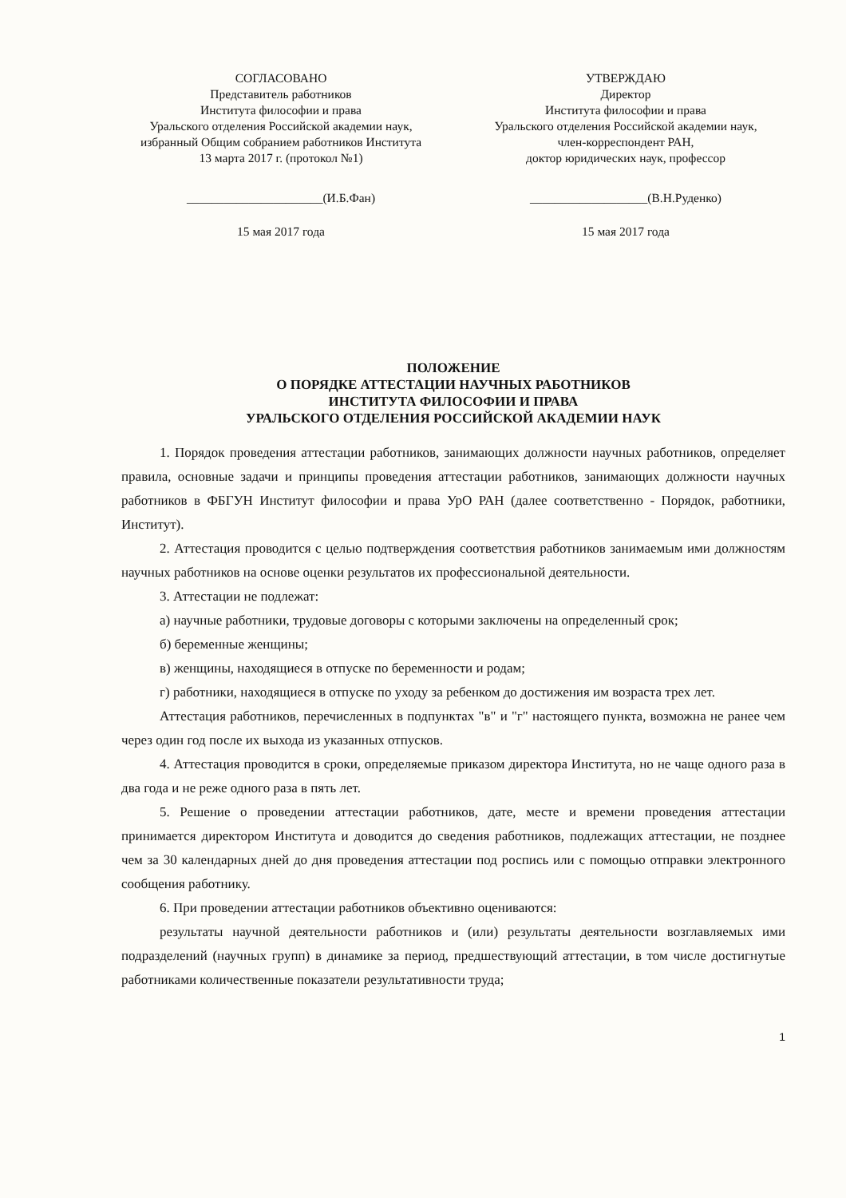СОГЛАСОВАНО
Представитель работников
Института философии и права
Уральского отделения Российской академии наук,
избранный Общим собранием работников Института
13 марта 2017 г. (протокол №1)
______________________(И.Б.Фан)
15 мая 2017 года
УТВЕРЖДАЮ
Директор
Института философии и права
Уральского отделения Российской академии наук,
член-корреспондент РАН,
доктор юридических наук, профессор
___________________(В.Н.Руденко)
15 мая 2017 года
ПОЛОЖЕНИЕ
О ПОРЯДКЕ АТТЕСТАЦИИ НАУЧНЫХ РАБОТНИКОВ
ИНСТИТУТА ФИЛОСОФИИ И ПРАВА
УРАЛЬСКОГО ОТДЕЛЕНИЯ РОССИЙСКОЙ АКАДЕМИИ НАУК
1. Порядок проведения аттестации работников, занимающих должности научных работников, определяет правила, основные задачи и принципы проведения аттестации работников, занимающих должности научных работников в ФБГУН Институт философии и права УрО РАН (далее соответственно - Порядок, работники, Институт).
2. Аттестация проводится с целью подтверждения соответствия работников занимаемым ими должностям научных работников на основе оценки результатов их профессиональной деятельности.
3. Аттестации не подлежат:
а) научные работники, трудовые договоры с которыми заключены на определенный срок;
б) беременные женщины;
в) женщины, находящиеся в отпуске по беременности и родам;
г) работники, находящиеся в отпуске по уходу за ребенком до достижения им возраста трех лет.
Аттестация работников, перечисленных в подпунктах "в" и "г" настоящего пункта, возможна не ранее чем через один год после их выхода из указанных отпусков.
4. Аттестация проводится в сроки, определяемые приказом директора Института, но не чаще одного раза в два года и не реже одного раза в пять лет.
5. Решение о проведении аттестации работников, дате, месте и времени проведения аттестации принимается директором Института и доводится до сведения работников, подлежащих аттестации, не позднее чем за 30 календарных дней до дня проведения аттестации под роспись или с помощью отправки электронного сообщения работнику.
6. При проведении аттестации работников объективно оцениваются:
результаты научной деятельности работников и (или) результаты деятельности возглавляемых ими подразделений (научных групп) в динамике за период, предшествующий аттестации, в том числе достигнутые работниками количественные показатели результативности труда;
1